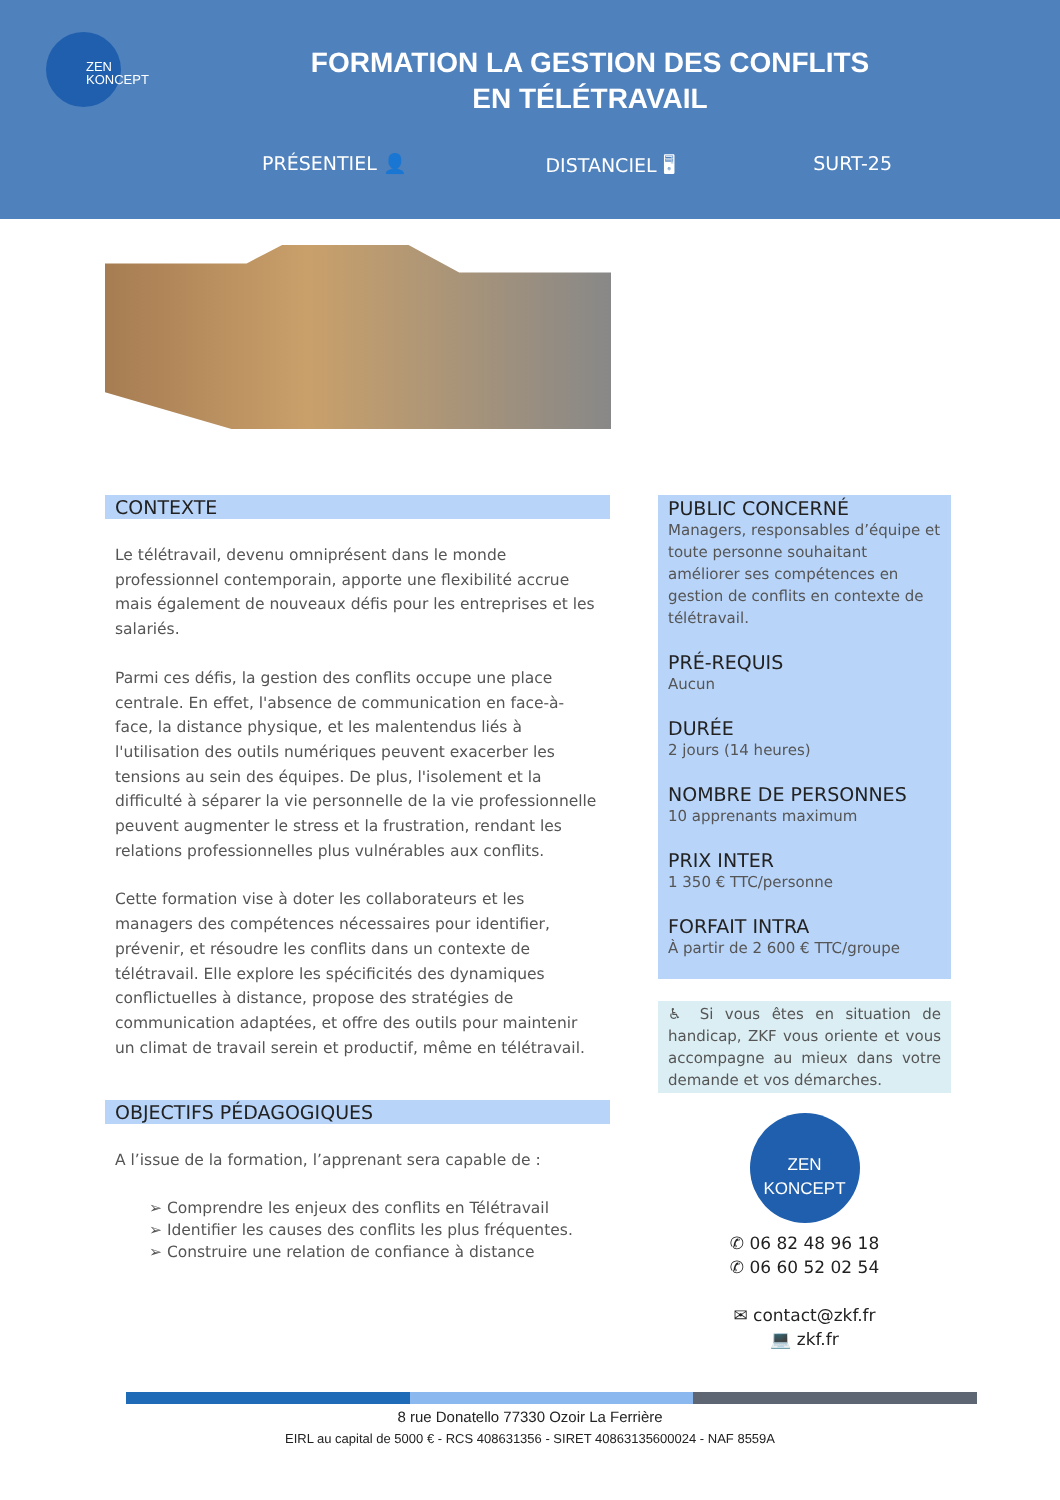ZEN
KONCEPT
FORMATION LA GESTION DES CONFLITS
EN TÉLÉTRAVAIL
PRÉSENTIEL 👤 DISTANCIEL 🖥 SURT-25
CONTEXTE
Le télétravail, devenu omniprésent dans le monde professionnel contemporain, apporte une flexibilité accrue mais également de nouveaux défis pour les entreprises et les salariés.
Parmi ces défis, la gestion des conflits occupe une place centrale. En effet, l'absence de communication en face-à-face, la distance physique, et les malentendus liés à l'utilisation des outils numériques peuvent exacerber les tensions au sein des équipes. De plus, l'isolement et la difficulté à séparer la vie personnelle de la vie professionnelle peuvent augmenter le stress et la frustration, rendant les relations professionnelles plus vulnérables aux conflits.
Cette formation vise à doter les collaborateurs et les managers des compétences nécessaires pour identifier, prévenir, et résoudre les conflits dans un contexte de télétravail. Elle explore les spécificités des dynamiques conflictuelles à distance, propose des stratégies de communication adaptées, et offre des outils pour maintenir un climat de travail serein et productif, même en télétravail.
OBJECTIFS PÉDAGOGIQUES
A l’issue de la formation, l’apprenant sera capable de :
➢ Comprendre les enjeux des conflits en Télétravail
➢ Identifier les causes des conflits les plus fréquentes.
➢ Construire une relation de confiance à distance
PUBLIC CONCERNÉ
Managers, responsables d’équipe et toute personne souhaitant améliorer ses compétences en gestion de conflits en contexte de télétravail.
PRÉ-REQUIS
Aucun
DURÉE
2 jours (14 heures)
NOMBRE DE PERSONNES
10 apprenants maximum
PRIX INTER
1 350 € TTC/personne
FORFAIT INTRA
À partir de 2 600 € TTC/groupe
♿ Si vous êtes en situation de handicap, ZKF vous oriente et vous accompagne au mieux dans votre demande et vos démarches.
ZEN
KONCEPT
✆ 06 82 48 96 18
✆ 06 60 52 02 54
✉ contact@zkf.fr
💻 zkf.fr
8 rue Donatello 77330 Ozoir La Ferrière
EIRL au capital de 5000 € - RCS 408631356 - SIRET 40863135600024 - NAF 8559A